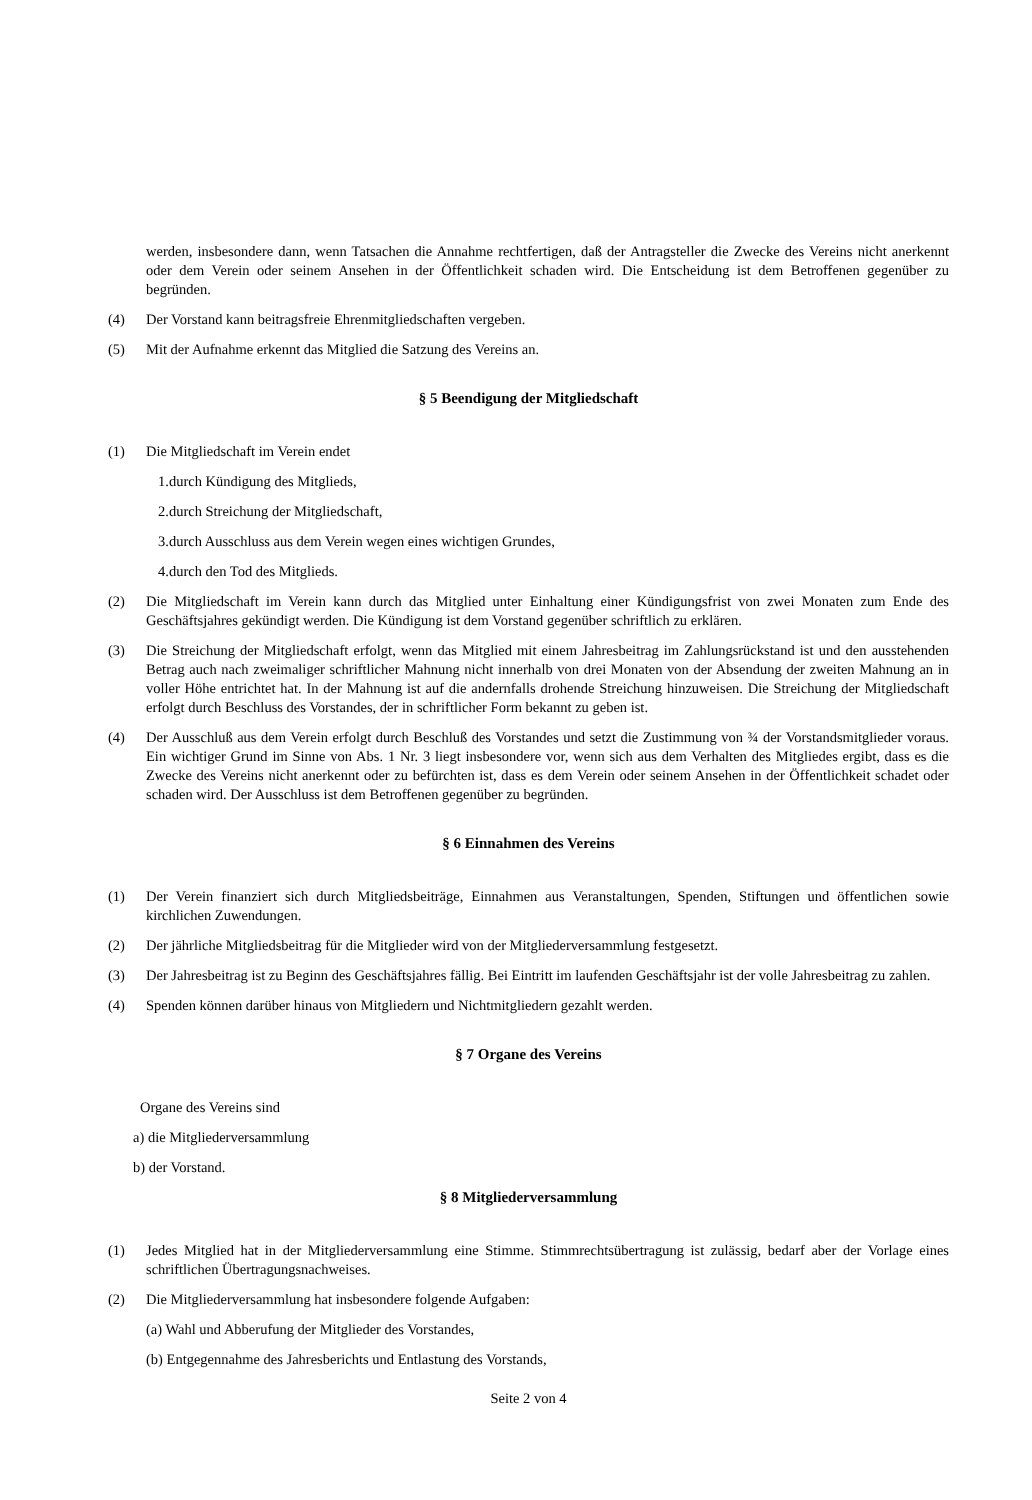werden, insbesondere dann, wenn Tatsachen die Annahme rechtfertigen, daß der Antragsteller die Zwecke des Vereins nicht anerkennt oder dem Verein oder seinem Ansehen in der Öffentlichkeit schaden wird. Die Entscheidung ist dem Betroffenen gegenüber zu begründen.
(4) Der Vorstand kann beitragsfreie Ehrenmitgliedschaften vergeben.
(5) Mit der Aufnahme erkennt das Mitglied die Satzung des Vereins an.
§ 5 Beendigung der Mitgliedschaft
(1) Die Mitgliedschaft im Verein endet
1.durch Kündigung des Mitglieds,
2.durch Streichung der Mitgliedschaft,
3.durch Ausschluss aus dem Verein wegen eines wichtigen Grundes,
4.durch den Tod des Mitglieds.
(2) Die Mitgliedschaft im Verein kann durch das Mitglied unter Einhaltung einer Kündigungsfrist von zwei Monaten zum Ende des Geschäftsjahres gekündigt werden. Die Kündigung ist dem Vorstand gegenüber schriftlich zu erklären.
(3) Die Streichung der Mitgliedschaft erfolgt, wenn das Mitglied mit einem Jahresbeitrag im Zahlungsrückstand ist und den ausstehenden Betrag auch nach zweimaliger schriftlicher Mahnung nicht innerhalb von drei Monaten von der Absendung der zweiten Mahnung an in voller Höhe entrichtet hat. In der Mahnung ist auf die andernfalls drohende Streichung hinzuweisen. Die Streichung der Mitgliedschaft erfolgt durch Beschluss des Vorstandes, der in schriftlicher Form bekannt zu geben ist.
(4) Der Ausschluß aus dem Verein erfolgt durch Beschluß des Vorstandes und setzt die Zustimmung von ¾ der Vorstandsmitglieder voraus. Ein wichtiger Grund im Sinne von Abs. 1 Nr. 3 liegt insbesondere vor, wenn sich aus dem Verhalten des Mitgliedes ergibt, dass es die Zwecke des Vereins nicht anerkennt oder zu befürchten ist, dass es dem Verein oder seinem Ansehen in der Öffentlichkeit schadet oder schaden wird. Der Ausschluss ist dem Betroffenen gegenüber zu begründen.
§ 6 Einnahmen des Vereins
(1) Der Verein finanziert sich durch Mitgliedsbeiträge, Einnahmen aus Veranstaltungen, Spenden, Stiftungen und öffentlichen sowie kirchlichen Zuwendungen.
(2) Der jährliche Mitgliedsbeitrag für die Mitglieder wird von der Mitgliederversammlung festgesetzt.
(3) Der Jahresbeitrag ist zu Beginn des Geschäftsjahres fällig. Bei Eintritt im laufenden Geschäftsjahr ist der volle Jahresbeitrag zu zahlen.
(4) Spenden können darüber hinaus von Mitgliedern und Nichtmitgliedern gezahlt werden.
§ 7 Organe des Vereins
Organe des Vereins sind
a) die Mitgliederversammlung
b) der Vorstand.
§ 8 Mitgliederversammlung
(1) Jedes Mitglied hat in der Mitgliederversammlung eine Stimme. Stimmrechtsübertragung ist zulässig, bedarf aber der Vorlage eines schriftlichen Übertragungsnachweises.
(2) Die Mitgliederversammlung hat insbesondere folgende Aufgaben:
(a) Wahl und Abberufung der Mitglieder des Vorstandes,
(b) Entgegennahme des Jahresberichts und Entlastung des Vorstands,
Seite 2 von 4